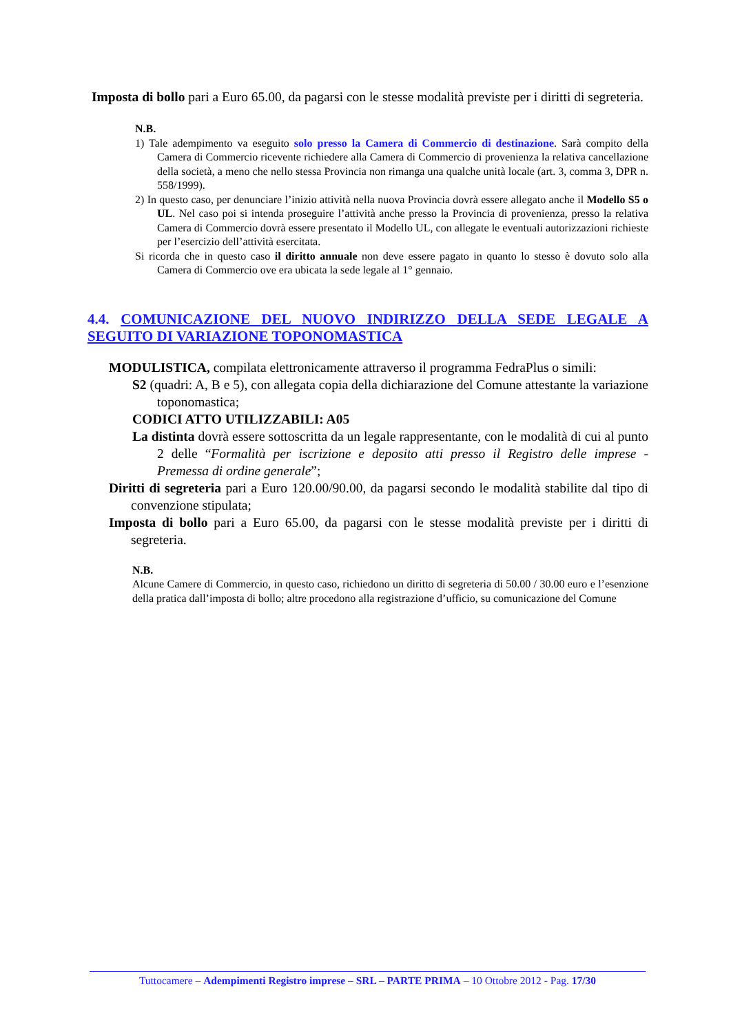Imposta di bollo pari a Euro 65.00, da pagarsi con le stesse modalità previste per i diritti di segreteria.
N.B.
1) Tale adempimento va eseguito solo presso la Camera di Commercio di destinazione. Sarà compito della Camera di Commercio ricevente richiedere alla Camera di Commercio di provenienza la relativa cancellazione della società, a meno che nello stessa Provincia non rimanga una qualche unità locale (art. 3, comma 3, DPR n. 558/1999).
2) In questo caso, per denunciare l’inizio attività nella nuova Provincia dovrà essere allegato anche il Modello S5 o UL. Nel caso poi si intenda proseguire l’attività anche presso la Provincia di provenienza, presso la relativa Camera di Commercio dovrà essere presentato il Modello UL, con allegate le eventuali autorizzazioni richieste per l’esercizio dell’attività esercitata.
Si ricorda che in questo caso il diritto annuale non deve essere pagato in quanto lo stesso è dovuto solo alla Camera di Commercio ove era ubicata la sede legale al 1° gennaio.
4.4. COMUNICAZIONE DEL NUOVO INDIRIZZO DELLA SEDE LEGALE A SEGUITO DI VARIAZIONE TOPONOMASTICA
MODULISTICA, compilata elettronicamente attraverso il programma FedraPlus o simili:
S2 (quadri: A, B e 5), con allegata copia della dichiarazione del Comune attestante la variazione toponomastica;
CODICI ATTO UTILIZZABILI: A05
La distinta dovrà essere sottoscritta da un legale rappresentante, con le modalità di cui al punto 2 delle “Formalità per iscrizione e deposito atti presso il Registro delle imprese - Premessa di ordine generale”;
Diritti di segreteria pari a Euro 120.00/90.00, da pagarsi secondo le modalità stabilite dal tipo di convenzione stipulata;
Imposta di bollo pari a Euro 65.00, da pagarsi con le stesse modalità previste per i diritti di segreteria.
N.B.
Alcune Camere di Commercio, in questo caso, richiedono un diritto di segreteria di 50.00 / 30.00 euro e l’esenzione della pratica dall’imposta di bollo; altre procedono alla registrazione d’ufficio, su comunicazione del Comune
Tuttocamere – Adempimenti Registro imprese – SRL – PARTE PRIMA – 10 Ottobre 2012 - Pag. 17/30